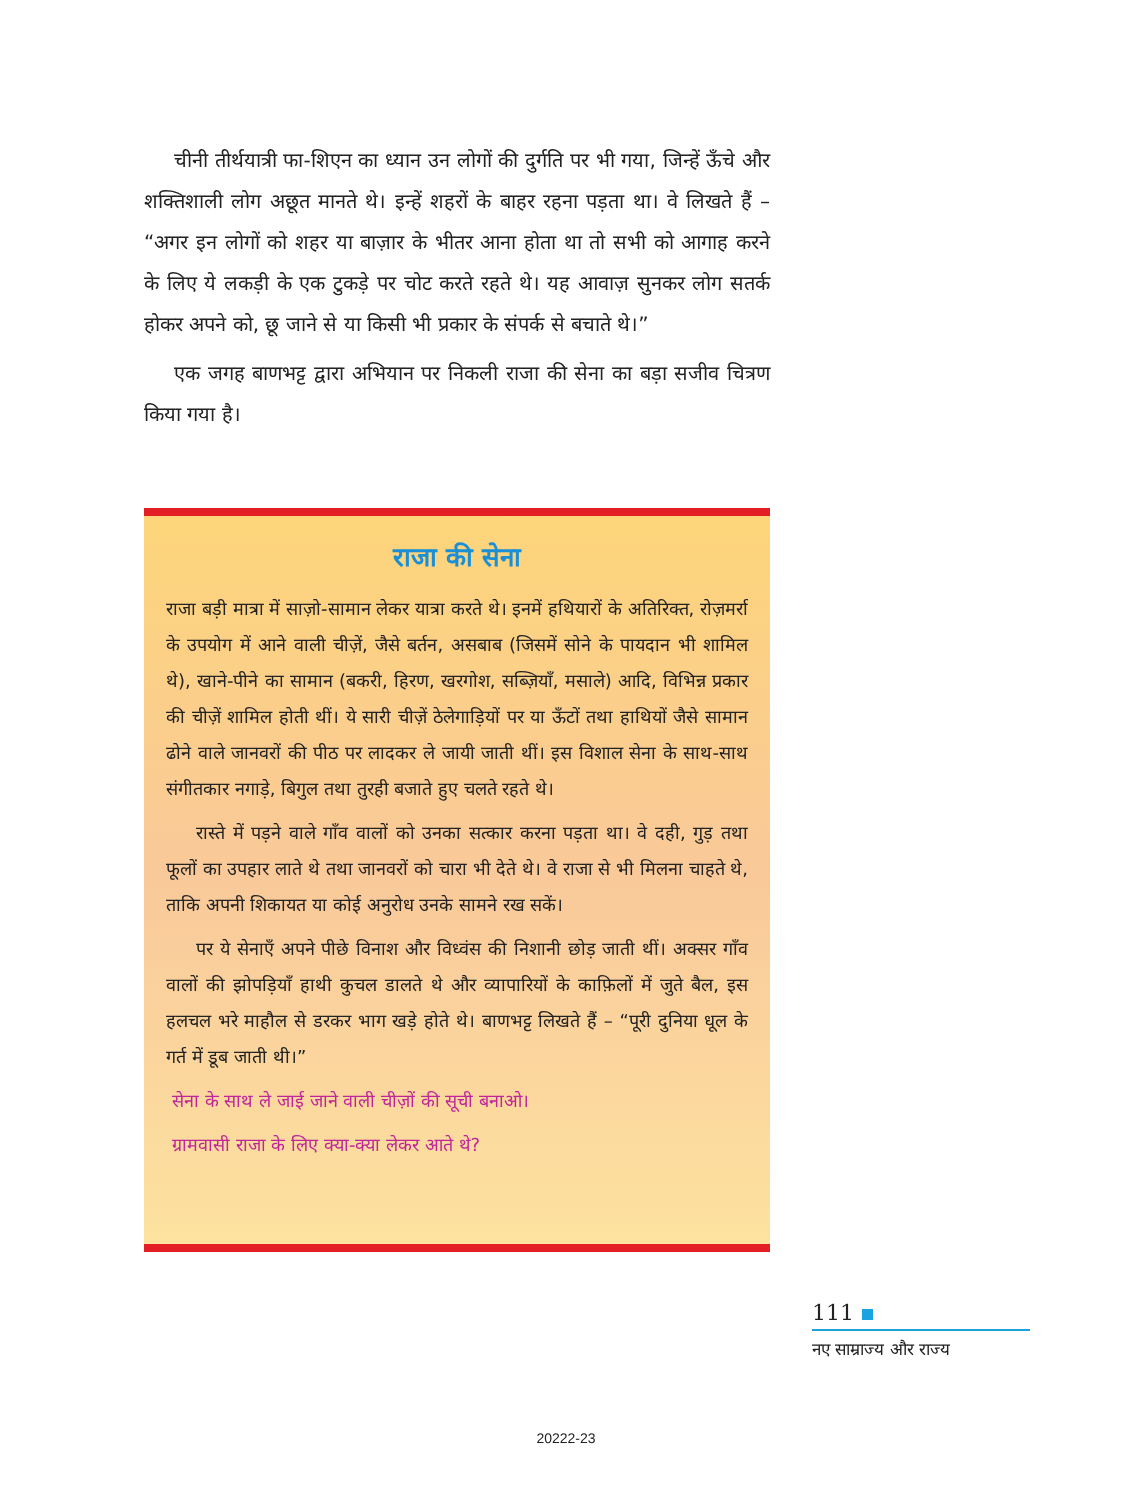चीनी तीर्थयात्री फा-शिएन का ध्यान उन लोगों की दुर्गति पर भी गया, जिन्हें ऊँचे और शक्तिशाली लोग अछूत मानते थे। इन्हें शहरों के बाहर रहना पड़ता था। वे लिखते हैं – “अगर इन लोगों को शहर या बाज़ार के भीतर आना होता था तो सभी को आगाह करने के लिए ये लकड़ी के एक टुकड़े पर चोट करते रहते थे। यह आवाज़ सुनकर लोग सतर्क होकर अपने को, छू जाने से या किसी भी प्रकार के संपर्क से बचाते थे।”
एक जगह बाणभट्ट द्वारा अभियान पर निकली राजा की सेना का बड़ा सजीव चित्रण किया गया है।
राजा की सेना
राजा बड़ी मात्रा में साज़ो-सामान लेकर यात्रा करते थे। इनमें हथियारों के अतिरिक्त, रोज़मर्रा के उपयोग में आने वाली चीज़ें, जैसे बर्तन, असबाब (जिसमें सोने के पायदान भी शामिल थे), खाने-पीने का सामान (बकरी, हिरण, खरगोश, सब्ज़ियाँ, मसाले) आदि, विभिन्न प्रकार की चीज़ें शामिल होती थीं। ये सारी चीज़ें ठेलेगाड़ियों पर या ऊँटों तथा हाथियों जैसे सामान ढोने वाले जानवरों की पीठ पर लादकर ले जायी जाती थीं। इस विशाल सेना के साथ-साथ संगीतकार नगाड़े, बिगुल तथा तुरही बजाते हुए चलते रहते थे।
रास्ते में पड़ने वाले गाँव वालों को उनका सत्कार करना पड़ता था। वे दही, गुड़ तथा फूलों का उपहार लाते थे तथा जानवरों को चारा भी देते थे। वे राजा से भी मिलना चाहते थे, ताकि अपनी शिकायत या कोई अनुरोध उनके सामने रख सकें।
पर ये सेनाएँ अपने पीछे विनाश और विध्वंस की निशानी छोड़ जाती थीं। अक्सर गाँव वालों की झोपड़ियाँ हाथी कुचल डालते थे और व्यापारियों के काफ़िलों में जुते बैल, इस हलचल भरे माहौल से डरकर भाग खड़े होते थे। बाणभट्ट लिखते हैं – “पूरी दुनिया धूल के गर्त में डूब जाती थी।”
सेना के साथ ले जाई जाने वाली चीज़ों की सूची बनाओ।
ग्रामवासी राजा के लिए क्या-क्या लेकर आते थे?
111
नए साम्राज्य और राज्य
20222-23